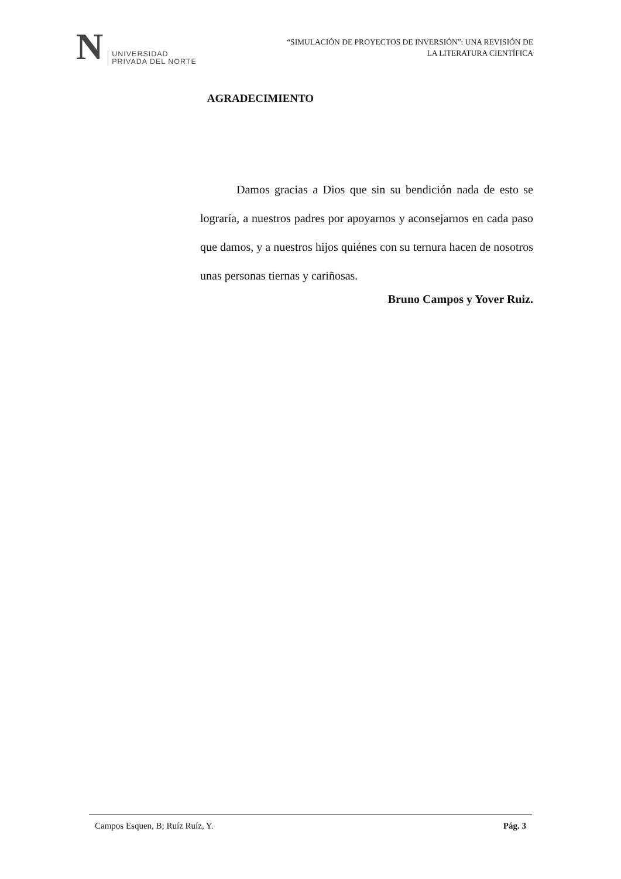N
UNIVERSIDAD
PRIVADA DEL NORTE
“SIMULACIÓN DE PROYECTOS DE INVERSIÓN”: UNA REVISIÓN DE
LA LITERATURA CIENTÍFICA
AGRADECIMIENTO
Damos gracias a Dios que sin su bendición nada de esto se lograría, a nuestros padres por apoyarnos y aconsejarnos en cada paso que damos, y a nuestros hijos quiénes con su ternura hacen de nosotros unas personas tiernas y cariñosas.
Bruno Campos y Yover Ruiz.
Campos Esquen, B; Ruíz Ruíz, Y. Pág. 3